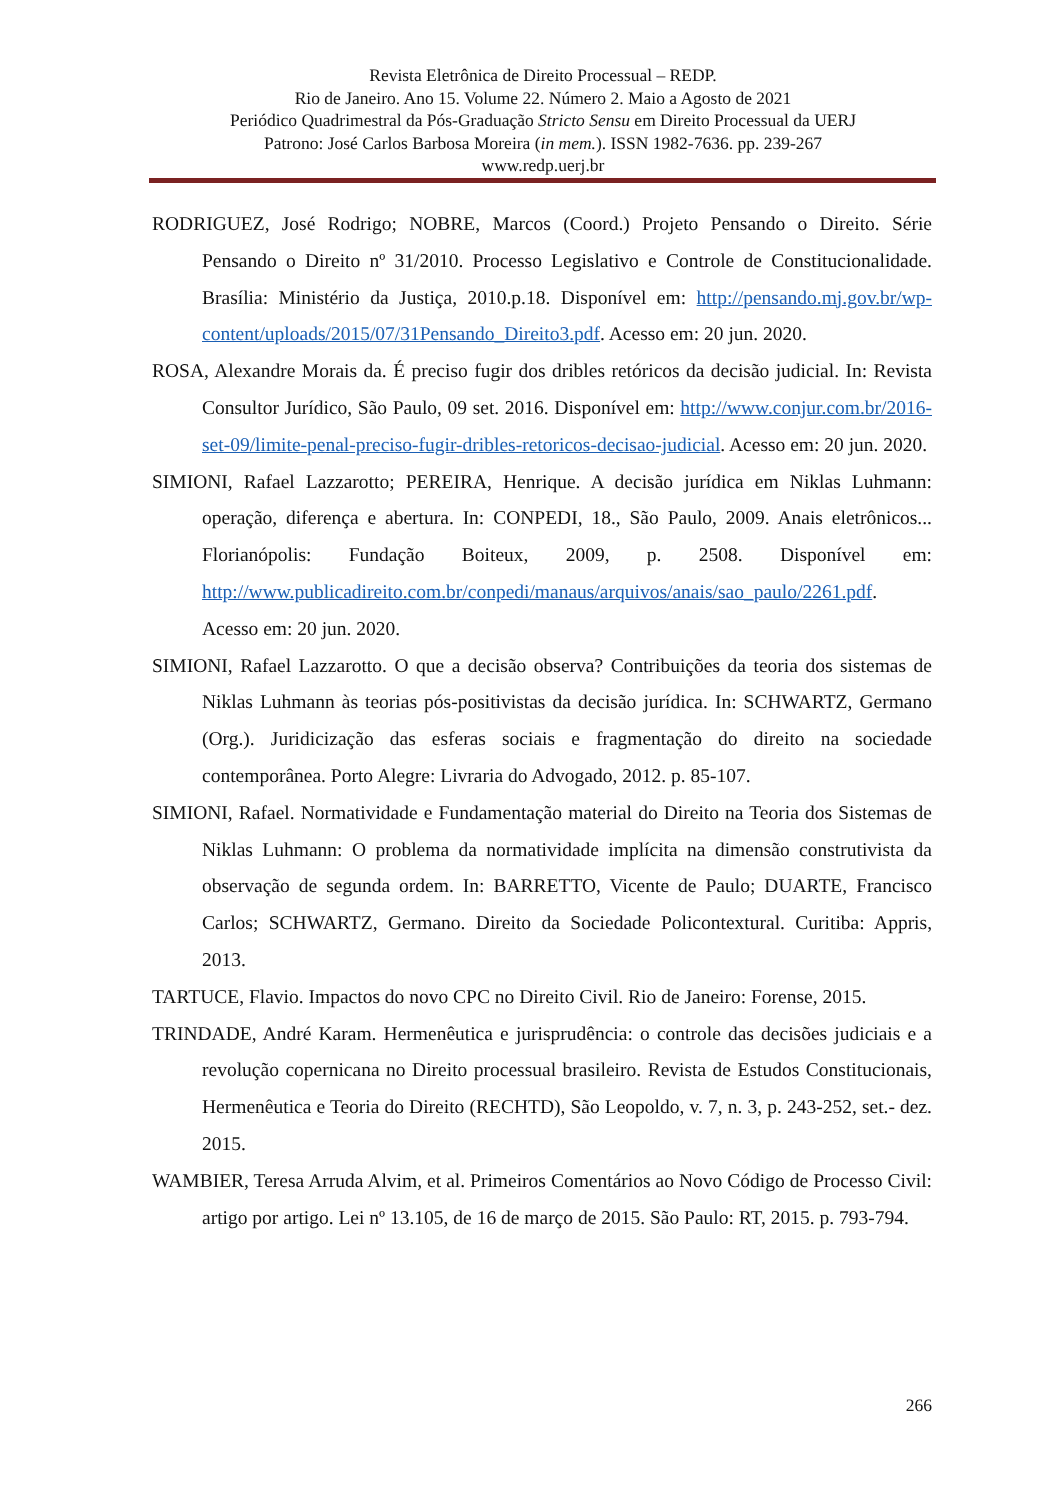Revista Eletrônica de Direito Processual – REDP.
Rio de Janeiro. Ano 15. Volume 22. Número 2. Maio a Agosto de 2021
Periódico Quadrimestral da Pós-Graduação Stricto Sensu em Direito Processual da UERJ
Patrono: José Carlos Barbosa Moreira (in mem.). ISSN 1982-7636. pp. 239-267
www.redp.uerj.br
RODRIGUEZ, José Rodrigo; NOBRE, Marcos (Coord.) Projeto Pensando o Direito. Série Pensando o Direito nº 31/2010. Processo Legislativo e Controle de Constitucionalidade. Brasília: Ministério da Justiça, 2010.p.18. Disponível em: http://pensando.mj.gov.br/wp-content/uploads/2015/07/31Pensando_Direito3.pdf. Acesso em: 20 jun. 2020.
ROSA, Alexandre Morais da. É preciso fugir dos dribles retóricos da decisão judicial. In: Revista Consultor Jurídico, São Paulo, 09 set. 2016. Disponível em: http://www.conjur.com.br/2016-set-09/limite-penal-preciso-fugir-dribles-retoricos-decisao-judicial. Acesso em: 20 jun. 2020.
SIMIONI, Rafael Lazzarotto; PEREIRA, Henrique. A decisão jurídica em Niklas Luhmann: operação, diferença e abertura. In: CONPEDI, 18., São Paulo, 2009. Anais eletrônicos... Florianópolis: Fundação Boiteux, 2009, p. 2508. Disponível em: http://www.publicadireito.com.br/conpedi/manaus/arquivos/anais/sao_paulo/2261.pdf. Acesso em: 20 jun. 2020.
SIMIONI, Rafael Lazzarotto. O que a decisão observa? Contribuições da teoria dos sistemas de Niklas Luhmann às teorias pós-positivistas da decisão jurídica. In: SCHWARTZ, Germano (Org.). Juridicização das esferas sociais e fragmentação do direito na sociedade contemporânea. Porto Alegre: Livraria do Advogado, 2012. p. 85-107.
SIMIONI, Rafael. Normatividade e Fundamentação material do Direito na Teoria dos Sistemas de Niklas Luhmann: O problema da normatividade implícita na dimensão construtivista da observação de segunda ordem. In: BARRETTO, Vicente de Paulo; DUARTE, Francisco Carlos; SCHWARTZ, Germano. Direito da Sociedade Policontextural. Curitiba: Appris, 2013.
TARTUCE, Flavio. Impactos do novo CPC no Direito Civil. Rio de Janeiro: Forense, 2015.
TRINDADE, André Karam. Hermenêutica e jurisprudência: o controle das decisões judiciais e a revolução copernicana no Direito processual brasileiro. Revista de Estudos Constitucionais, Hermenêutica e Teoria do Direito (RECHTD), São Leopoldo, v. 7, n. 3, p. 243-252, set.- dez. 2015.
WAMBIER, Teresa Arruda Alvim, et al. Primeiros Comentários ao Novo Código de Processo Civil: artigo por artigo. Lei nº 13.105, de 16 de março de 2015. São Paulo: RT, 2015. p. 793-794.
266